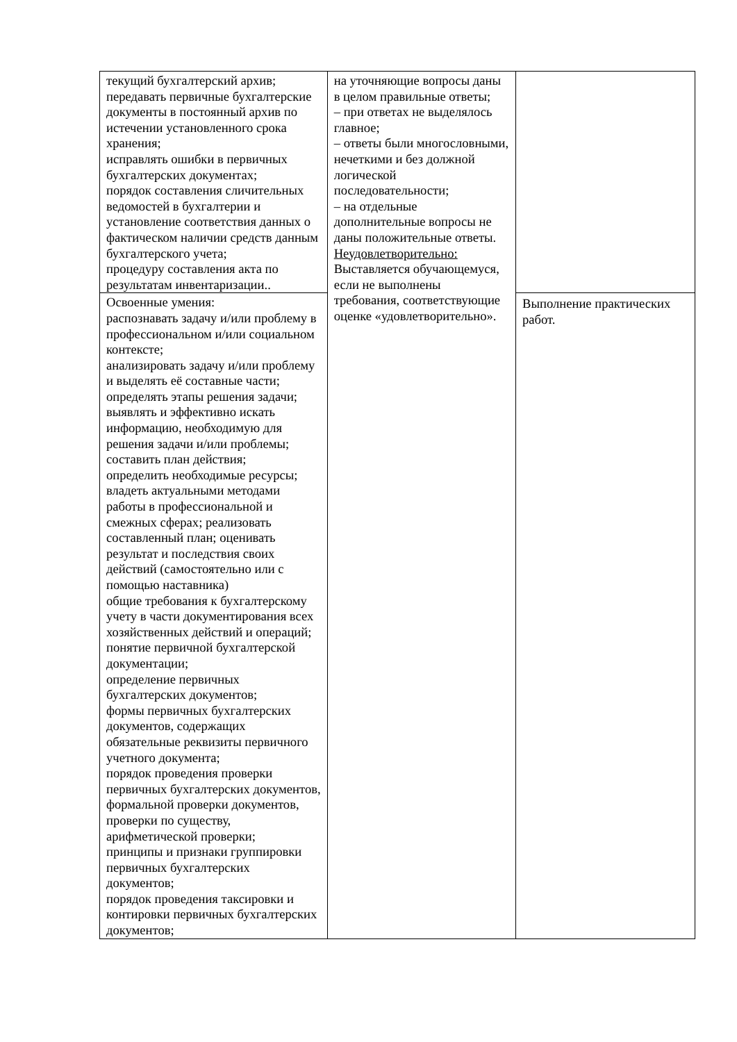| текущий бухгалтерский архив; передавать первичные бухгалтерские документы в постоянный архив по истечении установленного срока хранения; исправлять ошибки в первичных бухгалтерских документах; порядок составления сличительных ведомостей в бухгалтерии и установление соответствия данных о фактическом наличии средств данным бухгалтерского учета; процедуру составления акта по результатам инвентаризации.. | на уточняющие вопросы даны в целом правильные ответы; – при ответах не выделялось главное; – ответы были многословными, нечеткими и без должной логической последовательности; – на отдельные дополнительные вопросы не даны положительные ответы. Неудовлетворительно: Выставляется обучающемуся, если не выполнены требования, соответствующие оценке «удовлетворительно». | |
| Освоенные умения: распознавать задачу и/или проблему в профессиональном и/или социальном контексте; анализировать задачу и/или проблему и выделять её составные части; определять этапы решения задачи; выявлять и эффективно искать информацию, необходимую для решения задачи и/или проблемы; составить план действия; определить необходимые ресурсы; владеть актуальными методами работы в профессиональной и смежных сферах; реализовать составленный план; оценивать результат и последствия своих действий (самостоятельно или с помощью наставника) общие требования к бухгалтерскому учету в части документирования всех хозяйственных действий и операций; понятие первичной бухгалтерской документации; определение первичных бухгалтерских документов; формы первичных бухгалтерских документов, содержащих обязательные реквизиты первичного учетного документа; порядок проведения проверки первичных бухгалтерских документов, формальной проверки документов, проверки по существу, арифметической проверки; принципы и признаки группировки первичных бухгалтерских документов; порядок проведения таксировки и контировки первичных бухгалтерских документов; | | Выполнение практических работ. |